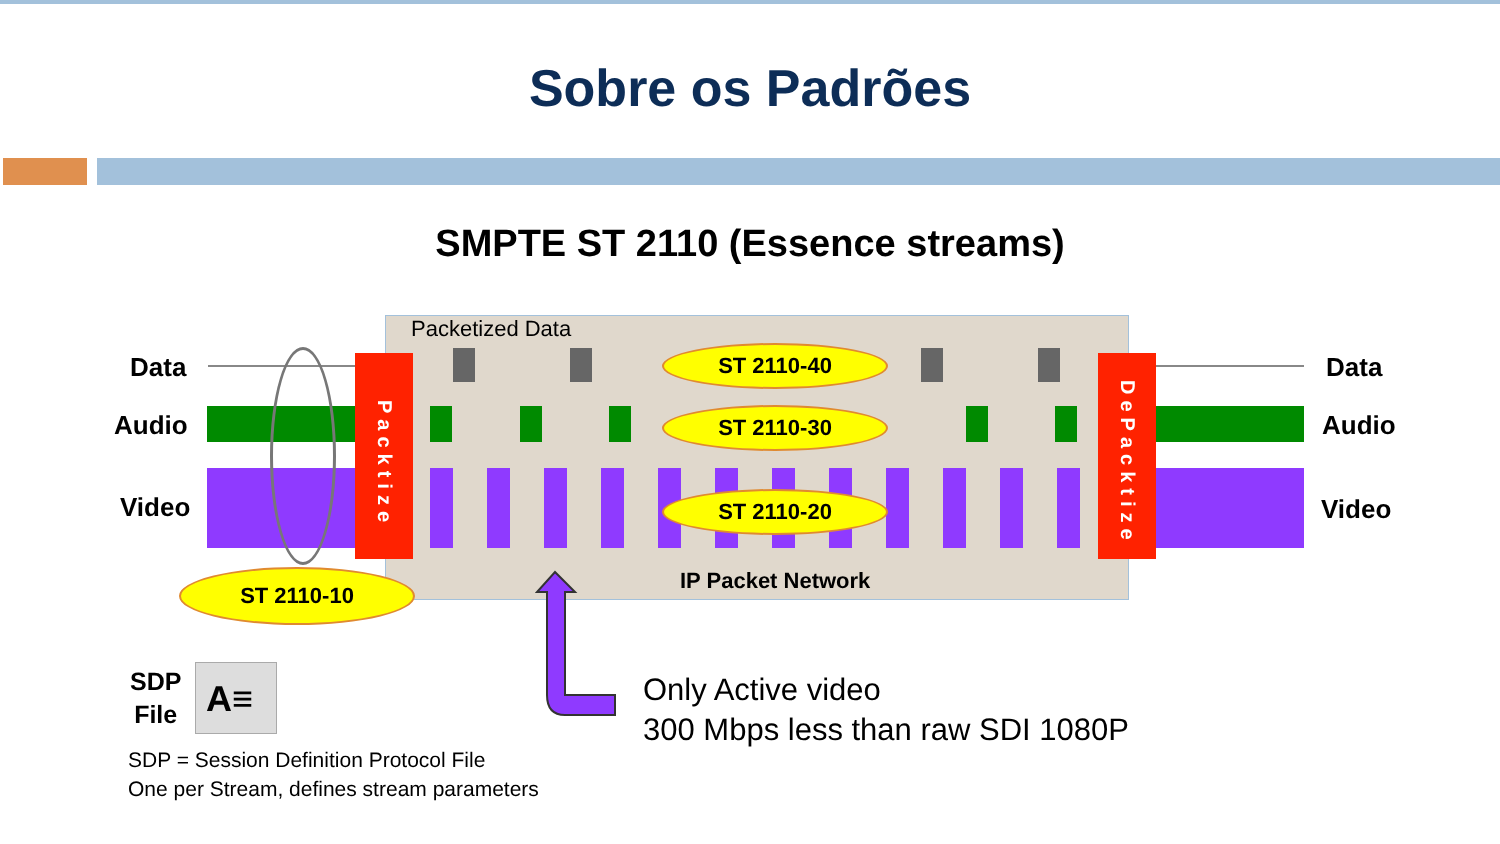Sobre os Padrões
SMPTE ST 2110 (Essence streams)
Packetized Data
Data
Audio
Video
Packtize
DePacktize
Data
Audio
Video
ST 2110-40
ST 2110-30
ST 2110-20
ST 2110-10 IP Packet Network
Only Active video
300 Mbps less than raw SDI 1080P
SDP
File
A≡
SDP = Session Definition Protocol File
One per Stream, defines stream parameters